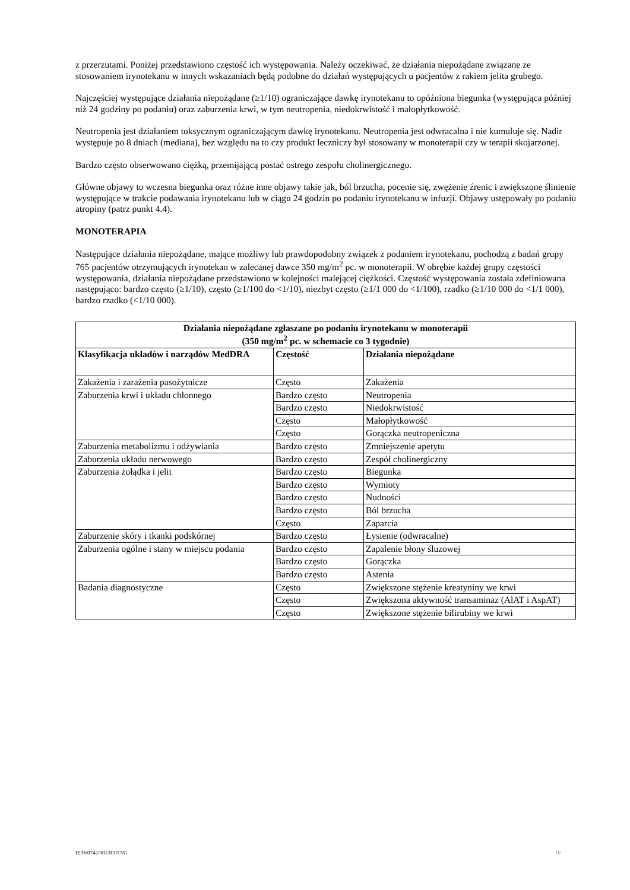z przerzutami. Poniżej przedstawiono częstość ich występowania. Należy oczekiwać, że działania niepożądane związane ze stosowaniem irynotekanu w innych wskazaniach będą podobne do działań występujących u pacjentów z rakiem jelita grubego.
Najczęściej występujące działania niepożądane (≥1/10) ograniczające dawkę irynotekanu to opóźniona biegunka (występująca później niż 24 godziny po podaniu) oraz zaburzenia krwi, w tym neutropenia, niedokrwistość i małopłytkowość.
Neutropenia jest działaniem toksycznym ograniczającym dawkę irynotekanu. Neutropenia jest odwracalna i nie kumuluje się. Nadir występuje po 8 dniach (mediana), bez względu na to czy produkt leczniczy był stosowany w monoterapii czy w terapii skojarzonej.
Bardzo często obserwowano ciężką, przemijającą postać ostrego zespołu cholinergicznego.
Główne objawy to wczesna biegunka oraz różne inne objawy takie jak, ból brzucha, pocenie się, zwężenie źrenic i zwiększone ślinienie występujące w trakcie podawania irynotekanu lub w ciągu 24 godzin po podaniu irynotekanu w infuzji. Objawy ustępowały po podaniu atropiny (patrz punkt 4.4).
MONOTERAPIA
Następujące działania niepożądane, mające możliwy lub prawdopodobny związek z podaniem irynotekanu, pochodzą z badań grupy 765 pacjentów otrzymujących irynotekan w zalecanej dawce 350 mg/m<sup>2</sup> pc. w monoterapii. W obrębie każdej grupy częstości występowania, działania niepożądane przedstawiono w kolejności malejącej ciężkości. Częstość występowania została zdefiniowana następująco: bardzo często (≥1/10), często (≥1/100 do <1/10), niezbyt często (≥1/1 000 do <1/100), rzadko (≥1/10 000 do <1/1 000), bardzo rzadko (<1/10 000).
| Działania niepożądane zgłaszane po podaniu irynotekanu w monoterapii (350 mg/m<sup>2</sup> pc. w schemacie co 3 tygodnie) | | |
| --- | --- | --- |
| Klasyfikacja układów i narządów MedDRA | Częstość | Działania niepożądane |
| Zakażenia i zarażenia pasożytnicze | Często | Zakażenia |
| Zaburzenia krwi i układu chłonnego | Bardzo często | Neutropenia |
| | Bardzo często | Niedokrwistość |
| | Często | Małopłytkowość |
| | Często | Gorączka neutropeniczna |
| Zaburzenia metabolizmu i odżywiania | Bardzo często | Zmniejszenie apetytu |
| Zaburzenia układu nerwowego | Bardzo często | Zespół cholinergiczny |
| Zaburzenia żołądka i jelit | Bardzo często | Biegunka |
| | Bardzo często | Wymioty |
| | Bardzo często | Nudności |
| | Bardzo często | Ból brzucha |
| | Często | Zaparcia |
| Zaburzenie skóry i tkanki podskórnej | Bardzo często | Łysienie (odwracalne) |
| Zaburzenia ogólne i stany w miejscu podania | Bardzo często | Zapalenie błony śluzowej |
| | Bardzo często | Gorączka |
| | Bardzo często | Astenia |
| Badania diagnostyczne | Często | Zwiększone stężenie kreatyniny we krwi |
| | Często | Zwiększona aktywność transaminaz (AlAT i AspAT) |
| | Często | Zwiększone stężenie bilirubiny we krwi |
IE/H/0742/001/II/057/G 10